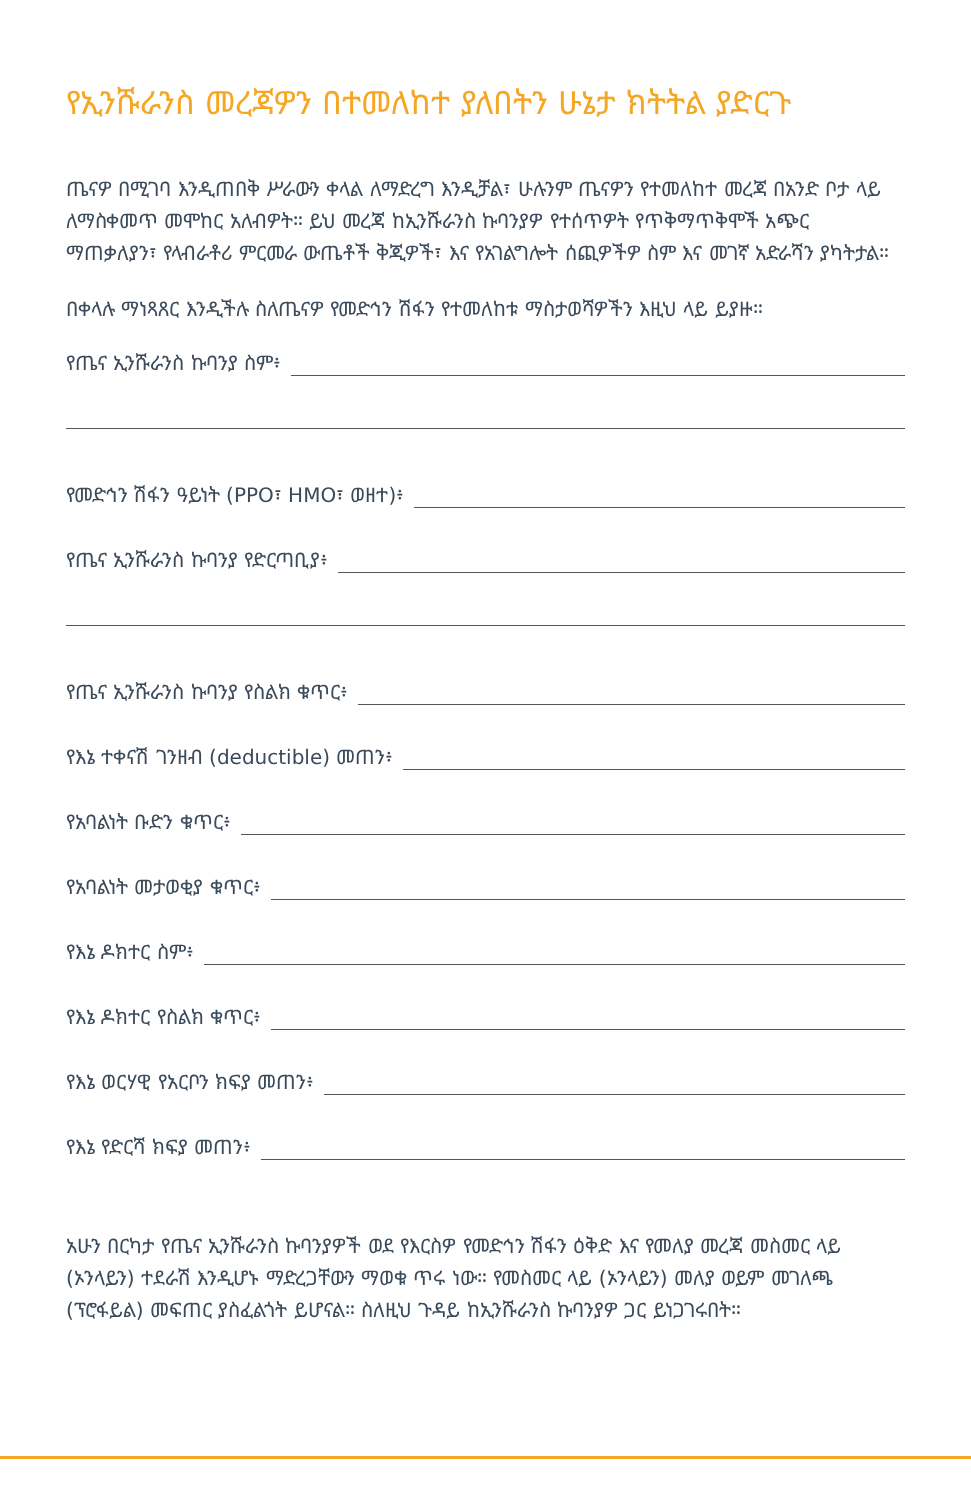የኢንሹራንስ መረጃዎን በተመለከተ ያለበትን ሁኔታ ክትትል ያድርጉ
ጤናዎ በሚገባ እንዲጠበቅ ሥራውን ቀላል ለማድረግ እንዲቻል፣ ሁሉንም ጤናዎን የተመለከተ መረጃ በአንድ ቦታ ላይ ለማስቀመጥ መሞከር አለብዎት። ይህ መረጃ ከኢንሹራንስ ኩባንያዎ የተሰጥዎት የጥቅማጥቅሞች አጭር ማጠቃለያን፣ የላብራቶሪ ምርመራ ውጤቶች ቅጂዎች፣ እና የአገልግሎት ሰጪዎችዎ ስም እና መገኛ አድራሻን ያካትታል።
በቀላሉ ማነጻጸር እንዲችሉ ስለጤናዎ የመድኅን ሽፋን የተመለከቱ ማስታወሻዎችን እዚህ ላይ ይያዙ።
የጤና ኢንሹራንስ ኩባንያ ስም፥
የመድኅን ሽፋን ዓይነት (PPO፣ HMO፣ ወዘተ)፥
የጤና ኢንሹራንስ ኩባንያ የድርጣቢያ፥
የጤና ኢንሹራንስ ኩባንያ የስልክ ቁጥር፥
የእኔ ተቀናሽ ገንዘብ (deductible) መጠን፥
የአባልነት ቡድን ቁጥር፥
የአባልነት መታወቂያ ቁጥር፥
የእኔ ዶክተር ስም፥
የእኔ ዶክተር የስልክ ቁጥር፥
የእኔ ወርሃዊ የአርቦን ክፍያ መጠን፥
የእኔ የድርሻ ክፍያ መጠን፥
አሁን በርካታ የጤና ኢንሹራንስ ኩባንያዎች ወደ የእርስዎ የመድኅን ሽፋን ዕቅድ እና የመለያ መረጃ መስመር ላይ (ኦንላይን) ተደራሽ እንዲሆኑ ማድረጋቸውን ማወቁ ጥሩ ነው። የመስመር ላይ (ኦንላይን) መለያ ወይም መገለጫ (ፕሮፋይል) መፍጠር ያስፈልጎት ይሆናል። ስለዚህ ጉዳይ ከኢንሹራንስ ኩባንያዎ ጋር ይነጋገሩበት።